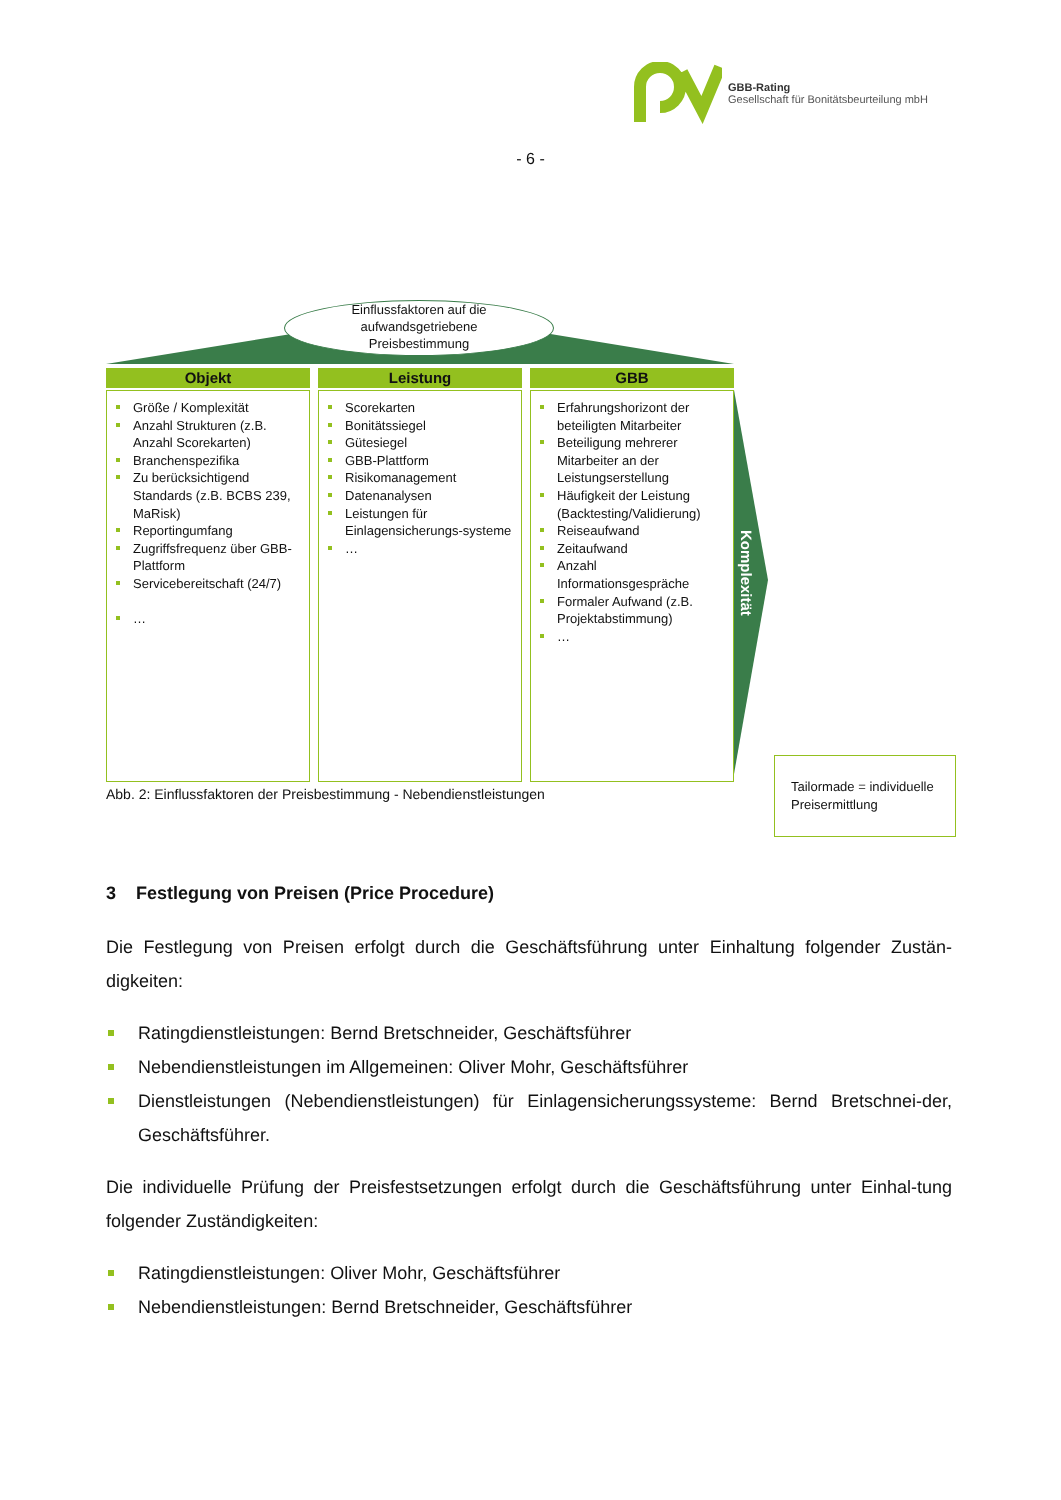GBB-Rating
Gesellschaft für Bonitätsbeurteilung mbH
- 6 -
Einflussfaktoren auf die
aufwandsgetriebene
Preisbestimmung
Objekt
Größe / Komplexität
Anzahl Strukturen (z.B. Anzahl Scorekarten)
Branchenspezifika
Zu berücksichtigend Standards (z.B. BCBS 239, MaRisk)
Reportingumfang
Zugriffsfrequenz über GBB-Plattform
Servicebereitschaft (24/7)
…
Leistung
Scorekarten
Bonitätssiegel
Gütesiegel
GBB-Plattform
Risikomanagement
Datenanalysen
Leistungen für Einlagensicherungs-systeme
…
GBB
Erfahrungshorizont der beteiligten Mitarbeiter
Beteiligung mehrerer Mitarbeiter an der Leistungserstellung
Häufigkeit der Leistung (Backtesting/Validierung)
Reiseaufwand
Zeitaufwand
Anzahl Informationsgespräche
Formaler Aufwand (z.B. Projektabstimmung)
…
Komplexität
Tailormade = individuelle Preisermittlung
Abb. 2: Einflussfaktoren der Preisbestimmung - Nebendienstleistungen
3 Festlegung von Preisen (Price Procedure)
Die Festlegung von Preisen erfolgt durch die Geschäftsführung unter Einhaltung folgender Zustän-digkeiten:
Ratingdienstleistungen: Bernd Bretschneider, Geschäftsführer
Nebendienstleistungen im Allgemeinen: Oliver Mohr, Geschäftsführer
Dienstleistungen (Nebendienstleistungen) für Einlagensicherungssysteme: Bernd Bretschnei-der, Geschäftsführer.
Die individuelle Prüfung der Preisfestsetzungen erfolgt durch die Geschäftsführung unter Einhal-tung folgender Zuständigkeiten:
Ratingdienstleistungen: Oliver Mohr, Geschäftsführer
Nebendienstleistungen: Bernd Bretschneider, Geschäftsführer